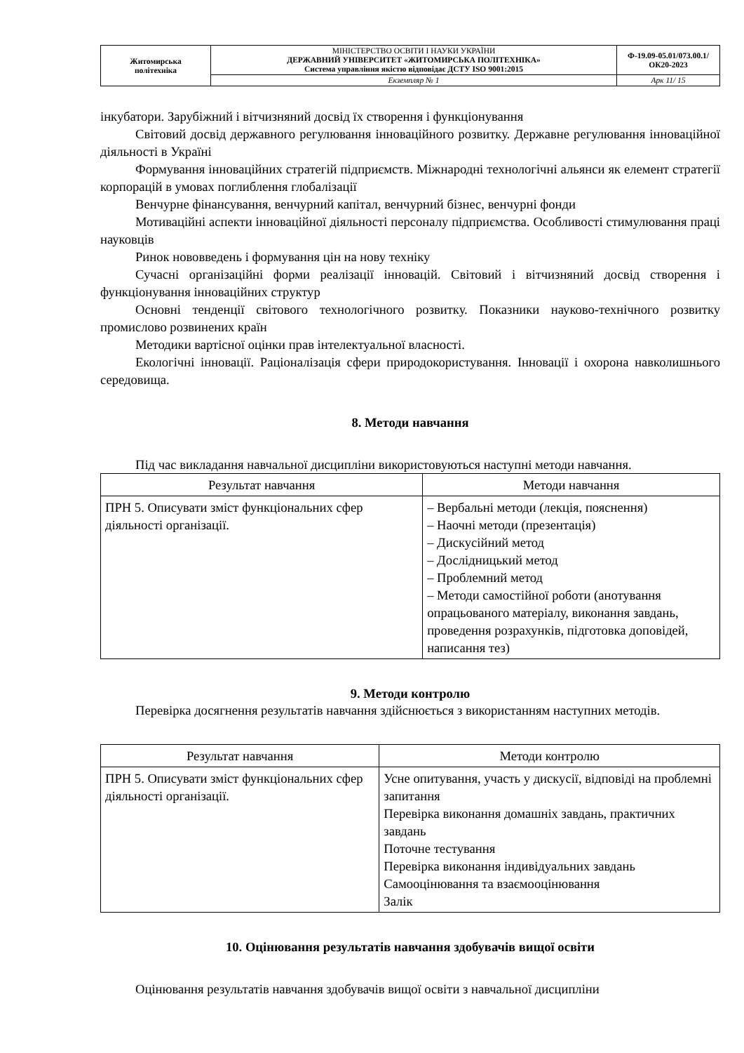| Житомирська політехніка | МІНІСТЕРСТВО ОСВІТИ І НАУКИ УКРАЇНИ ДЕРЖАВНИЙ УНІВЕРСИТЕТ «ЖИТОМИРСЬКА ПОЛІТЕХНІКА» Система управління якістю відповідає ДСТУ ISO 9001:2015 | Ф-19.09-05.01/073.00.1/ОК20-2023 |
| | Екземпляр № 1 | Арк 11/ 15 |
інкубатори. Зарубіжний і вітчизняний досвід їх створення і функціонування
Світовий досвід державного регулювання інноваційного розвитку. Державне регулювання інноваційної діяльності в Україні
Формування інноваційних стратегій підприємств. Міжнародні технологічні альянси як елемент стратегії корпорацій в умовах поглиблення глобалізації
Венчурне фінансування, венчурний капітал, венчурний бізнес, венчурні фонди
Мотиваційні аспекти інноваційної діяльності персоналу підприємства. Особливості стимулювання праці науковців
Ринок нововведень і формування цін на нову техніку
Сучасні організаційні форми реалізації інновацій. Світовий і вітчизняний досвід створення і функціонування інноваційних структур
Основні тенденції світового технологічного розвитку. Показники науково-технічного розвитку промислово розвинених країн
Методики вартісної оцінки прав інтелектуальної власності.
Екологічні інновації. Раціоналізація сфери природокористування. Інновації і охорона навколишнього середовища.
8. Методи навчання
Під час викладання навчальної дисципліни використовуються наступні методи навчання.
| Результат навчання | Методи навчання |
| --- | --- |
| ПРН 5. Описувати зміст функціональних сфер діяльності організації. | – Вербальні методи (лекція, пояснення) – Наочні методи (презентація) – Дискусійний метод – Дослідницький метод – Проблемний метод – Методи самостійної роботи (анотування опрацьованого матеріалу, виконання завдань, проведення розрахунків, підготовка доповідей, написання тез) |
9. Методи контролю
Перевірка досягнення результатів навчання здійснюється з використанням наступних методів.
| Результат навчання | Методи контролю |
| --- | --- |
| ПРН 5. Описувати зміст функціональних сфер діяльності організації. | Усне опитування, участь у дискусії, відповіді на проблемні запитання Перевірка виконання домашніх завдань, практичних завдань Поточне тестування Перевірка виконання індивідуальних завдань Самооцінювання та взаємооцінювання Залік |
10. Оцінювання результатів навчання здобувачів вищої освіти
Оцінювання результатів навчання здобувачів вищої освіти з навчальної дисципліни